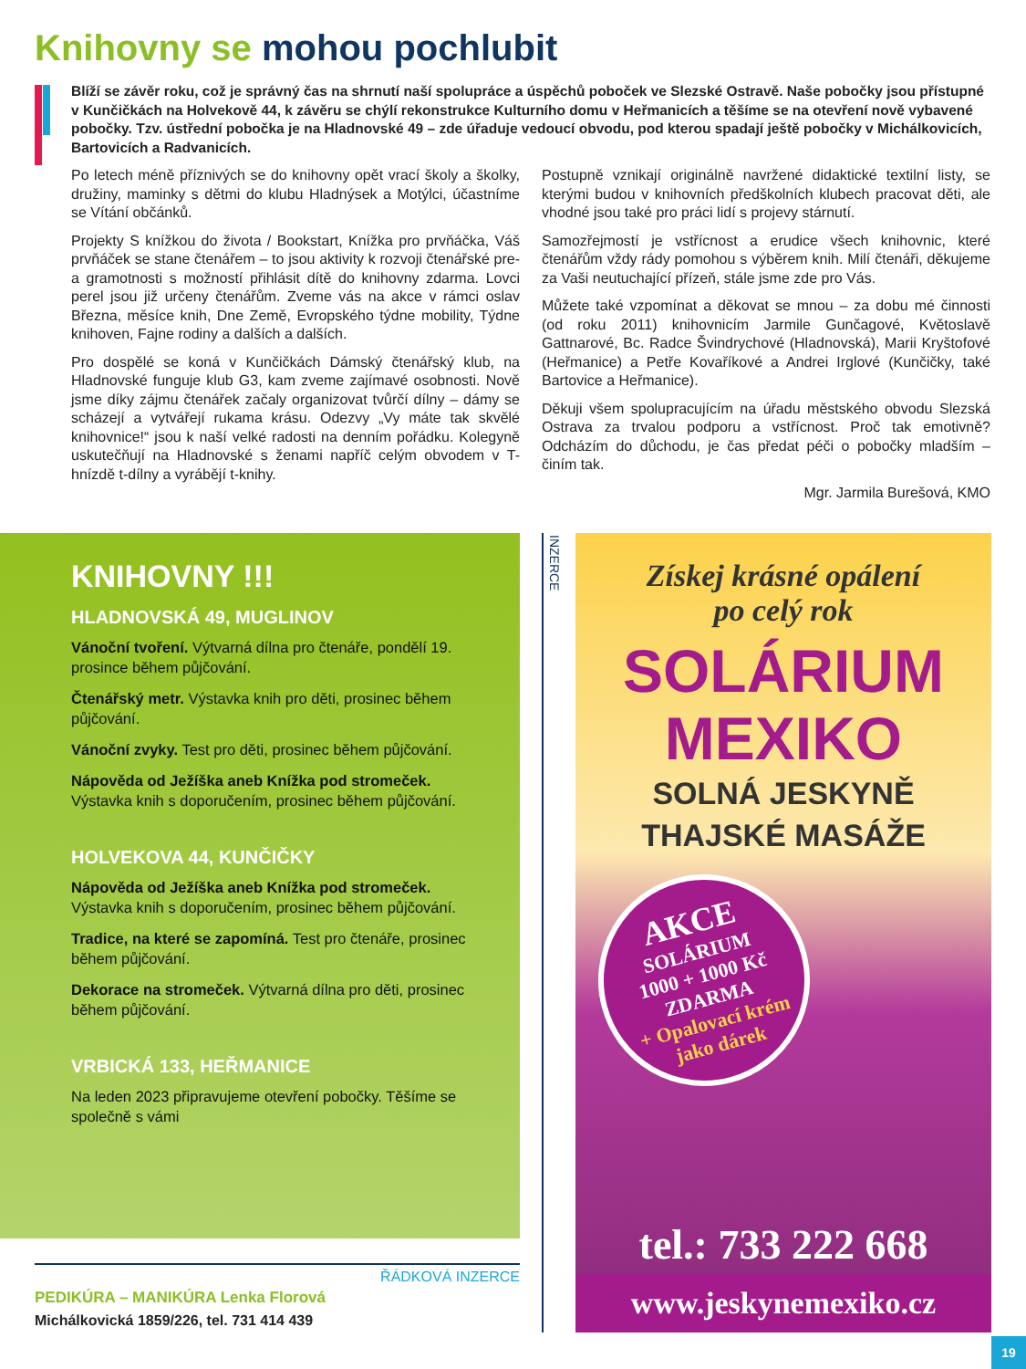Knihovny se mohou pochlubit
Blíží se závěr roku, což je správný čas na shrnutí naší spolupráce a úspěchů poboček ve Slezské Ostravě. Naše pobočky jsou přístupné v Kunčičkách na Holvekově 44, k závěru se chýlí rekonstrukce Kulturního domu v Heřmanicích a těšíme se na otevření nově vybavené pobočky. Tzv. ústřední pobočka je na Hladnovské 49 – zde úřaduje vedoucí obvodu, pod kterou spadají ještě pobočky v Michálkovicích, Bartovicích a Radvanicích.
Po letech méně příznivých se do knihovny opět vrací školy a školky, družiny, maminky s dětmi do klubu Hladnýsek a Motýlci, účastníme se Vítání občánků.
Projekty S knížkou do života / Bookstart, Knížka pro prvňáčka, Váš prvňáček se stane čtenářem – to jsou aktivity k rozvoji čtenářské pre- a gramotnosti s možností přihlásit dítě do knihovny zdarma. Lovci perel jsou již určeny čtenářům. Zveme vás na akce v rámci oslav Března, měsíce knih, Dne Země, Evropského týdne mobility, Týdne knihoven, Fajne rodiny a dalších a dalších.
Pro dospělé se koná v Kunčičkách Dámský čtenářský klub, na Hladnovské funguje klub G3, kam zveme zajímavé osobnosti. Nově jsme díky zájmu čtenářek začaly organizovat tvůrčí dílny – dámy se scházejí a vytvářejí rukama krásu. Odezvy „Vy máte tak skvělé knihovnice!“ jsou k naší velké radosti na denním pořádku. Kolegyně uskutečňují na Hladnovské s ženami napříč celým obvodem v T-hnízdě t-dílny a vyrábějí t-knihy.
Postupně vznikají originálně navržené didaktické textilní listy, se kterými budou v knihovních předškolních klubech pracovat děti, ale vhodné jsou také pro práci lidí s projevy stárnutí.
Samozřejmostí je vstřícnost a erudice všech knihovnic, které čtenářům vždy rády pomohou s výběrem knih. Milí čtenáři, děkujeme za Vaši neutuchající přízeň, stále jsme zde pro Vás.
Můžete také vzpomínat a děkovat se mnou – za dobu mé činnosti (od roku 2011) knihovnicím Jarmile Gunčagové, Květoslavě Gattnarové, Bc. Radce Švindrychové (Hladnovská), Marii Kryštofové (Heřmanice) a Petře Kovaříkové a Andrei Irglové (Kunčičky, také Bartovice a Heřmanice).
Děkuji všem spolupracujícím na úřadu městského obvodu Slezská Ostrava za trvalou podporu a vstřícnost. Proč tak emotivně? Odcházím do důchodu, je čas předat péči o pobočky mladším – činím tak.
Mgr. Jarmila Burešová, KMO
KNIHOVNY !!!
HLADNOVSKÁ 49, MUGLINOV
Vánoční tvoření. Výtvarná dílna pro čtenáře, pondělí 19. prosince během půjčování.
Čtenářský metr. Výstavka knih pro děti, prosinec během půjčování.
Vánoční zvyky. Test pro děti, prosinec během půjčování.
Nápověda od Ježíška aneb Knížka pod stromeček. Výstavka knih s doporučením, prosinec během půjčování.
HOLVEKOVA 44, KUNČIČKY
Nápověda od Ježíška aneb Knížka pod stromeček. Výstavka knih s doporučením, prosinec během půjčování.
Tradice, na které se zapomíná. Test pro čtenáře, prosinec během půjčování.
Dekorace na stromeček. Výtvarná dílna pro děti, prosinec během půjčování.
VRBICKÁ 133, HEŘMANICE
Na leden 2023 připravujeme otevření pobočky. Těšíme se společně s vámi
INZERCE
Získej krásné opálení
po celý rok
SOLÁRIUM
MEXIKO
SOLNÁ JESKYNĚ
THAJSKÉ MASÁŽE
AKCE
SOLÁRIUM
1000 + 1000 Kč
ZDARMA
+ Opalovací krém
jako dárek
tel.: 733 222 668
www.jeskynemexiko.cz
ŘÁDKOVÁ INZERCE
PEDIKÚRA – MANIKÚRA Lenka Florová
Michálkovická 1859/226, tel. 731 414 439
19